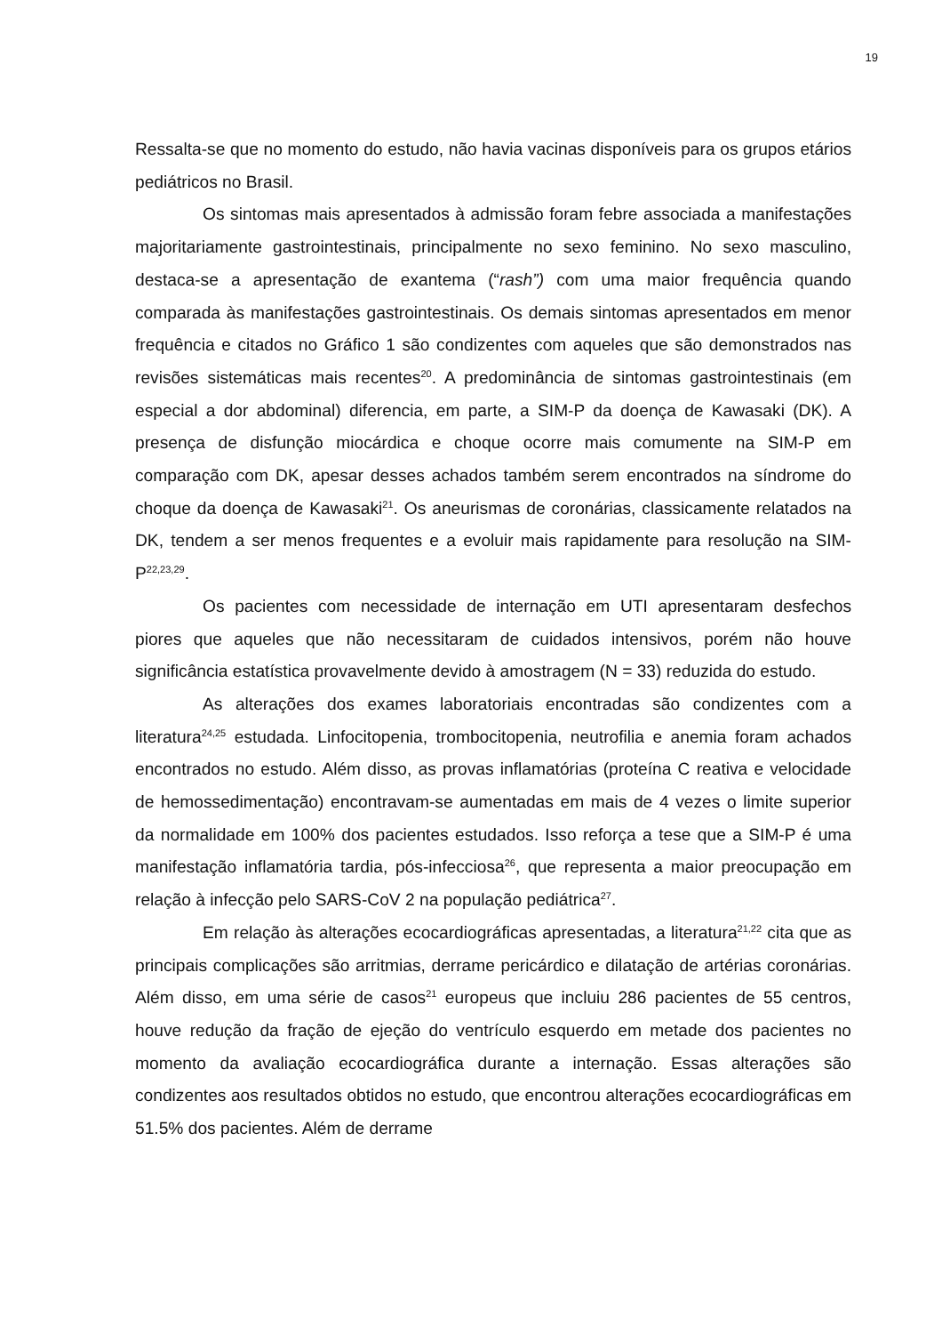19
Ressalta-se que no momento do estudo, não havia vacinas disponíveis para os grupos etários pediátricos no Brasil.
Os sintomas mais apresentados à admissão foram febre associada a manifestações majoritariamente gastrointestinais, principalmente no sexo feminino. No sexo masculino, destaca-se a apresentação de exantema (“rash”) com uma maior frequência quando comparada às manifestações gastrointestinais. Os demais sintomas apresentados em menor frequência e citados no Gráfico 1 são condizentes com aqueles que são demonstrados nas revisões sistemáticas mais recentes<sup>20</sup>. A predominância de sintomas gastrointestinais (em especial a dor abdominal) diferencia, em parte, a SIM-P da doença de Kawasaki (DK). A presença de disfunção miocárdica e choque ocorre mais comumente na SIM-P em comparação com DK, apesar desses achados também serem encontrados na síndrome do choque da doença de Kawasaki<sup>21</sup>. Os aneurismas de coronárias, classicamente relatados na DK, tendem a ser menos frequentes e a evoluir mais rapidamente para resolução na SIM-P<sup>22,23,29</sup>.
Os pacientes com necessidade de internação em UTI apresentaram desfechos piores que aqueles que não necessitaram de cuidados intensivos, porém não houve significância estatística provavelmente devido à amostragem (N = 33) reduzida do estudo.
As alterações dos exames laboratoriais encontradas são condizentes com a literatura<sup>24,25</sup> estudada. Linfocitopenia, trombocitopenia, neutrofilia e anemia foram achados encontrados no estudo. Além disso, as provas inflamatórias (proteína C reativa e velocidade de hemossedimentação) encontravam-se aumentadas em mais de 4 vezes o limite superior da normalidade em 100% dos pacientes estudados. Isso reforça a tese que a SIM-P é uma manifestação inflamatória tardia, pós-infecciosa<sup>26</sup>, que representa a maior preocupação em relação à infecção pelo SARS-CoV 2 na população pediátrica<sup>27</sup>.
Em relação às alterações ecocardiográficas apresentadas, a literatura<sup>21,22</sup> cita que as principais complicações são arritmias, derrame pericárdico e dilatação de artérias coronárias. Além disso, em uma série de casos<sup>21</sup> europeus que incluiu 286 pacientes de 55 centros, houve redução da fração de ejeção do ventrículo esquerdo em metade dos pacientes no momento da avaliação ecocardiográfica durante a internação. Essas alterações são condizentes aos resultados obtidos no estudo, que encontrou alterações ecocardiográficas em 51.5% dos pacientes. Além de derrame